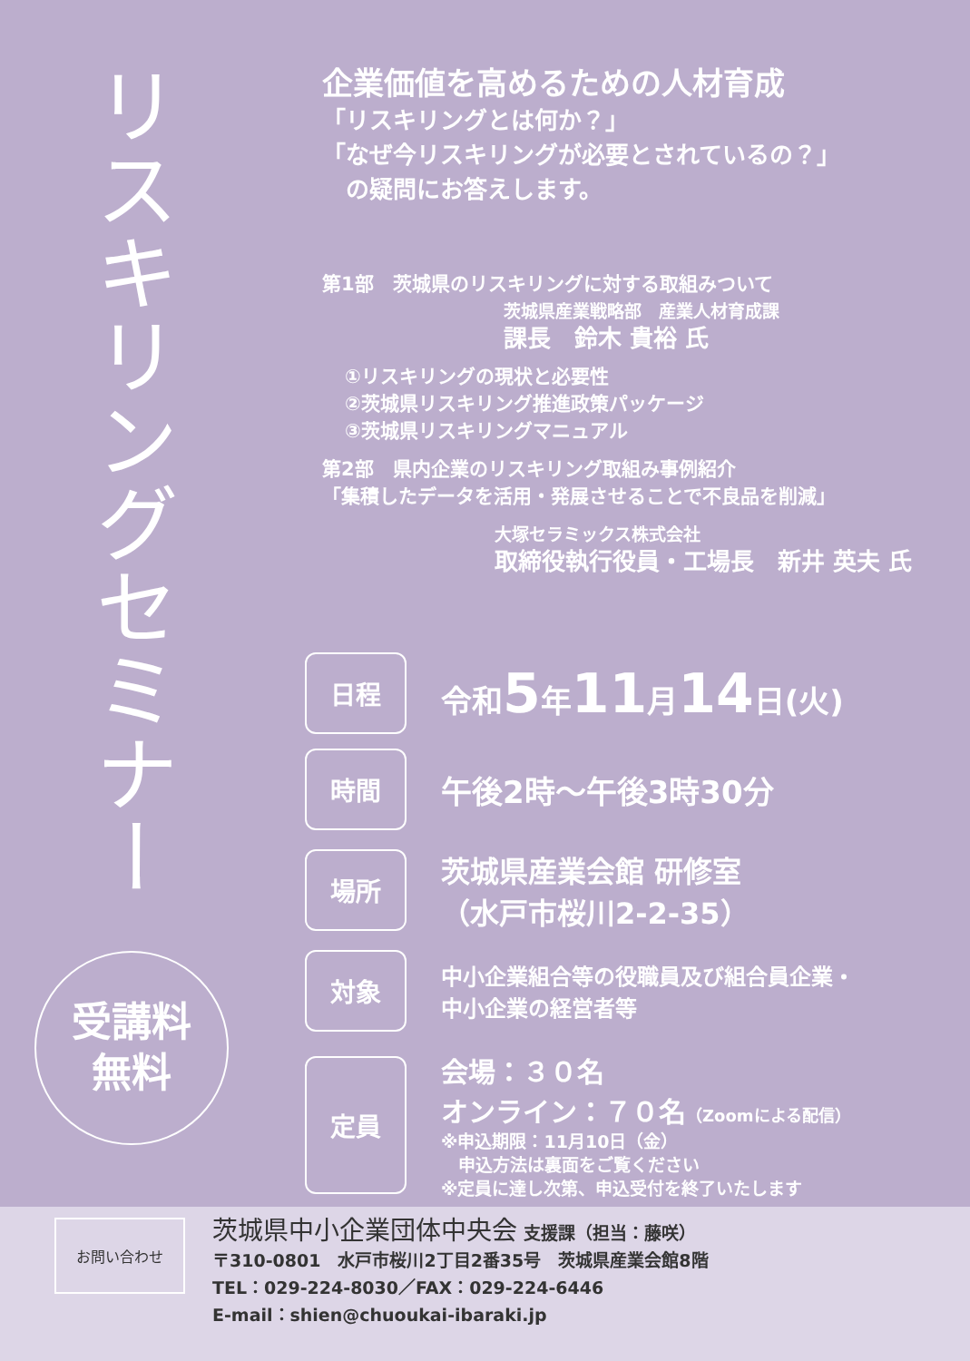リスキリングセミナー
受講料
無料
企業価値を高めるための人材育成
「リスキリングとは何か？」
「なぜ今リスキリングが必要とされているの？」
　の疑問にお答えします。
第1部　茨城県のリスキリングに対する取組みついて
茨城県産業戦略部　産業人材育成課
課長　鈴木 貴裕 氏
①リスキリングの現状と必要性
②茨城県リスキリング推進政策パッケージ
③茨城県リスキリングマニュアル
第2部　県内企業のリスキリング取組み事例紹介
「集積したデータを活用・発展させることで不良品を削減」
大塚セラミックス株式会社
取締役執行役員・工場長　新井 英夫 氏
日程
令和5年11月14日(火)
時間
午後2時～午後3時30分
場所
茨城県産業会館 研修室
（水戸市桜川2-2-35）
対象
中小企業組合等の役職員及び組合員企業・
中小企業の経営者等
定員
会場：３０名
オンライン：７０名（Zoomによる配信）
※申込期限：11月10日（金）
　申込方法は裏面をご覧ください
※定員に達し次第、申込受付を終了いたします
お問い合わせ
茨城県中小企業団体中央会 支援課（担当：藤咲）
〒310-0801　水戸市桜川2丁目2番35号　茨城県産業会館8階
TEL：029-224-8030／FAX：029-224-6446
E-mail：shien@chuoukai-ibaraki.jp